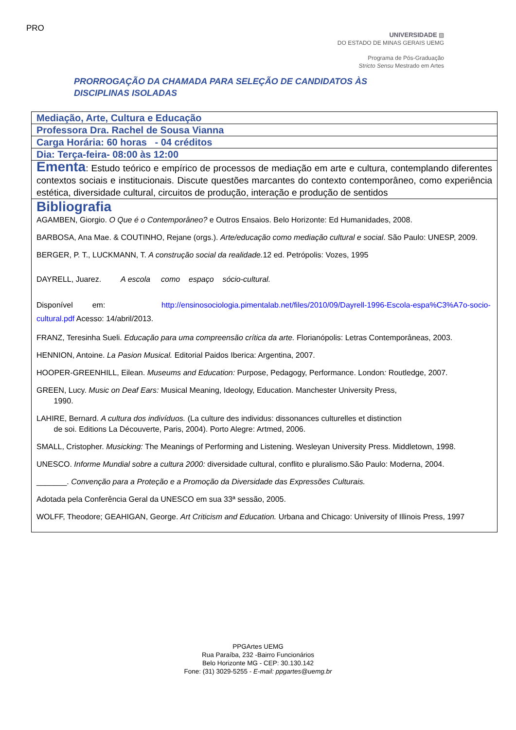PRO
UNIVERSIDADE ▨
DO ESTADO DE MINAS GERAIS UEMG
Programa de Pós-Graduação
Stricto Sensu Mestrado em Artes
PRORROGAÇÃO DA CHAMADA PARA SELEÇÃO DE CANDIDATOS ÀS
DISCIPLINAS ISOLADAS
| Mediação, Arte, Cultura e Educação |
| Professora Dra. Rachel de Sousa Vianna |
| Carga Horária: 60 horas - 04 créditos |
| Dia: Terça-feira- 08:00 às 12:00 |
| Ementa : Estudo teórico e empírico de processos de mediação em arte e cultura, contemplando diferentes contextos sociais e institucionais. Discute questões marcantes do contexto contemporâneo, como experiência estética, diversidade cultural, circuitos de produção, interação e produção de sentidos |
| Bibliografia AGAMBEN, Giorgio. O Que é o Contemporâneo? e Outros Ensaios. Belo Horizonte: Ed Humanidades, 2008. BARBOSA, Ana Mae. & COUTINHO, Rejane (orgs.). Arte/educação como mediação cultural e social . São Paulo: UNESP, 2009. BERGER, P. T., LUCKMANN, T. A construção social da realidade. 12 ed. Petrópolis: Vozes, 1995 DAYRELL, Juarez. A escola como espaço sócio‐cultural. Disponível em: http://ensinosociologia.pimentalab.net/files/2010/09/Dayrell‐1996‐Escola‐espa%C3%A7o‐socio‐cultural.pdf Acesso: 14/abril/2013. FRANZ, Teresinha Sueli. Educação para uma compreensão crítica da arte. Florianópolis: Letras Contemporâneas, 2003. HENNION, Antoine. La Pasion Musical. Editorial Paidos Iberica: Argentina, 2007. HOOPER‐GREENHILL, Eilean. Museums and Education: Purpose, Pedagogy, Performance. London : Routledge, 2007. GREEN, Lucy. Music on Deaf Ears: Musical Meaning, Ideology, Education. Manchester University Press, 1990. LAHIRE, Bernard. A cultura dos indivíduos. (La culture des individus: dissonances culturelles et distinction de soi. Editions La Découverte, Paris, 2004). Porto Alegre: Artmed, 2006. SMALL, Cristopher. Musicking: The Meanings of Performing and Listening. Wesleyan University Press. Middletown, 1998. UNESCO. Informe Mundial sobre a cultura 2000: diversidade cultural, conflito e pluralismo.São Paulo: Moderna, 2004. _______. Convenção para a Proteção e a Promoção da Diversidade das Expressões Culturais. Adotada pela Conferência Geral da UNESCO em sua 33ª sessão, 2005. WOLFF, Theodore; GEAHIGAN, George. Art Criticism and Education. Urbana and Chicago: University of Illinois Press, 1997 |
PPGArtes UEMG
Rua Paraíba, 232 -Bairro Funcionários
Belo Horizonte MG - CEP: 30.130.142
Fone: (31) 3029-5255 - E-mail: ppgartes@uemg.br